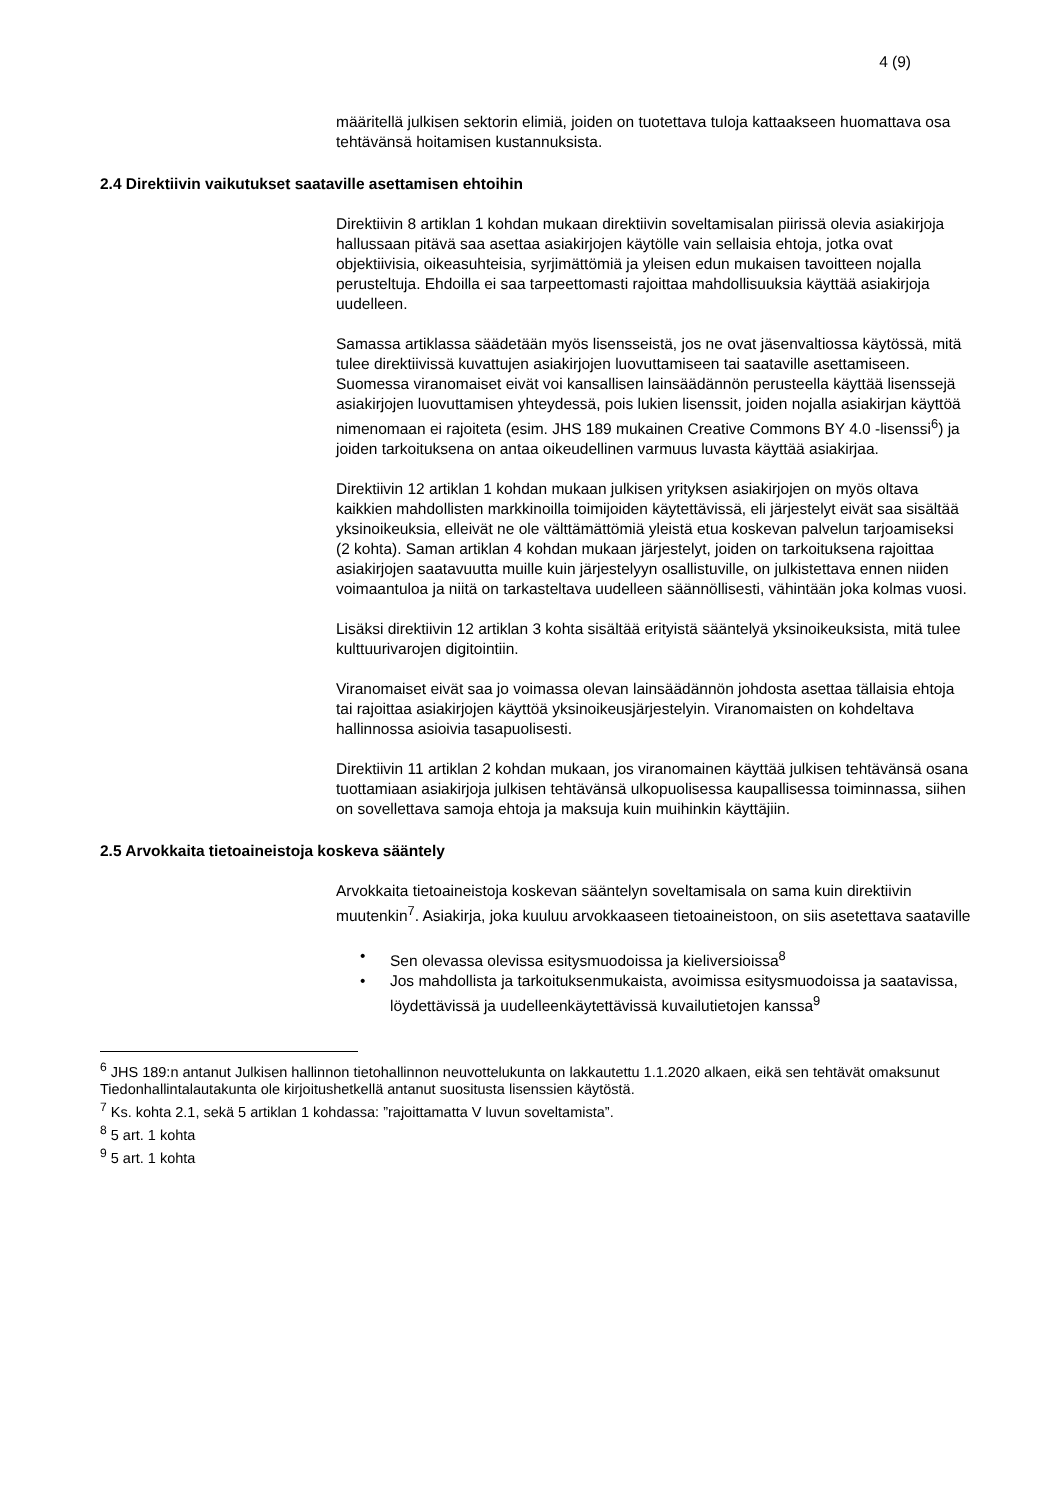4 (9)
määritellä julkisen sektorin elimiä, joiden on tuotettava tuloja kattaakseen huomattava osa tehtävänsä hoitamisen kustannuksista.
2.4 Direktiivin vaikutukset saataville asettamisen ehtoihin
Direktiivin 8 artiklan 1 kohdan mukaan direktiivin soveltamisalan piirissä olevia asiakirjoja hallussaan pitävä saa asettaa asiakirjojen käytölle vain sellaisia ehtoja, jotka ovat objektiivisia, oikeasuhteisia, syrjimättömiä ja yleisen edun mukaisen tavoitteen nojalla perusteltuja. Ehdoilla ei saa tarpeettomasti rajoittaa mahdollisuuksia käyttää asiakirjoja uudelleen.
Samassa artiklassa säädetään myös lisensseistä, jos ne ovat jäsenvaltiossa käytössä, mitä tulee direktiivissä kuvattujen asiakirjojen luovuttamiseen tai saataville asettamiseen. Suomessa viranomaiset eivät voi kansallisen lainsäädännön perusteella käyttää lisenssejä asiakirjojen luovuttamisen yhteydessä, pois lukien lisenssit, joiden nojalla asiakirjan käyttöä nimenomaan ei rajoiteta (esim. JHS 189 mukainen Creative Commons BY 4.0 -lisenssi<sup>6</sup>) ja joiden tarkoituksena on antaa oikeudellinen varmuus luvasta käyttää asiakirjaa.
Direktiivin 12 artiklan 1 kohdan mukaan julkisen yrityksen asiakirjojen on myös oltava kaikkien mahdollisten markkinoilla toimijoiden käytettävissä, eli järjestelyt eivät saa sisältää yksinoikeuksia, elleivät ne ole välttämättömiä yleistä etua koskevan palvelun tarjoamiseksi (2 kohta). Saman artiklan 4 kohdan mukaan järjestelyt, joiden on tarkoituksena rajoittaa asiakirjojen saatavuutta muille kuin järjestelyyn osallistuville, on julkistettava ennen niiden voimaantuloa ja niitä on tarkasteltava uudelleen säännöllisesti, vähintään joka kolmas vuosi.
Lisäksi direktiivin 12 artiklan 3 kohta sisältää erityistä sääntelyä yksinoikeuksista, mitä tulee kulttuurivarojen digitointiin.
Viranomaiset eivät saa jo voimassa olevan lainsäädännön johdosta asettaa tällaisia ehtoja tai rajoittaa asiakirjojen käyttöä yksinoikeusjärjestelyin. Viranomaisten on kohdeltava hallinnossa asioivia tasapuolisesti.
Direktiivin 11 artiklan 2 kohdan mukaan, jos viranomainen käyttää julkisen tehtävänsä osana tuottamiaan asiakirjoja julkisen tehtävänsä ulkopuolisessa kaupallisessa toiminnassa, siihen on sovellettava samoja ehtoja ja maksuja kuin muihinkin käyttäjiin.
2.5 Arvokkaita tietoaineistoja koskeva sääntely
Arvokkaita tietoaineistoja koskevan sääntelyn soveltamisala on sama kuin direktiivin muutenkin<sup>7</sup>. Asiakirja, joka kuuluu arvokkaaseen tietoaineistoon, on siis asetettava saataville
• Sen olevassa olevissa esitysmuodoissa ja kieliversioissa<sup>8</sup>
• Jos mahdollista ja tarkoituksenmukaista, avoimissa esitysmuodoissa ja saatavissa, löydettävissä ja uudelleenkäytettävissä kuvailutietojen kanssa<sup>9</sup>
<sup>6</sup> JHS 189:n antanut Julkisen hallinnon tietohallinnon neuvottelukunta on lakkautettu 1.1.2020 alkaen, eikä sen tehtävät omaksunut Tiedonhallintalautakunta ole kirjoitushetkellä antanut suositusta lisenssien käytöstä.
<sup>7</sup> Ks. kohta 2.1, sekä 5 artiklan 1 kohdassa: ”rajoittamatta V luvun soveltamista”.
<sup>8</sup> 5 art. 1 kohta
<sup>9</sup> 5 art. 1 kohta